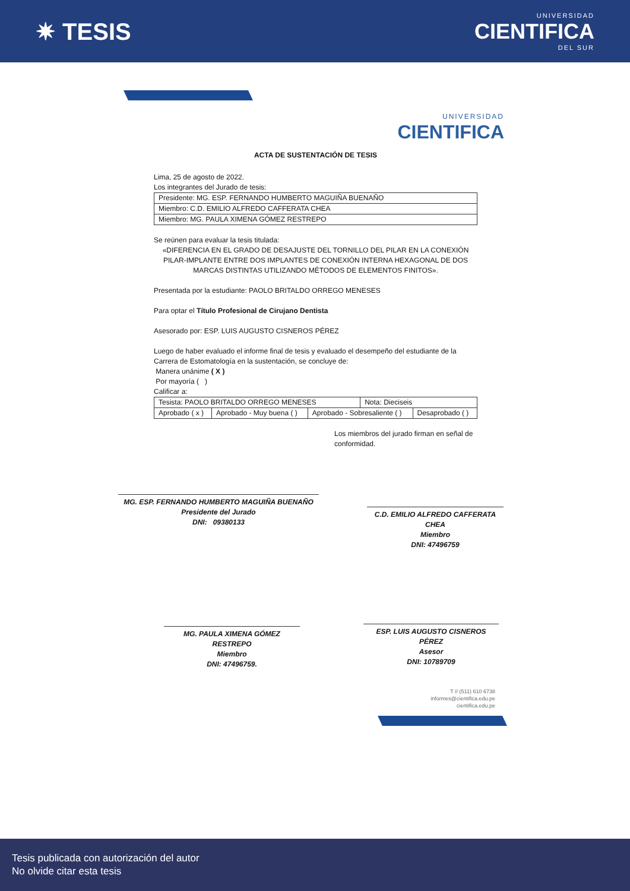✷ TESIS
UNIVERSIDAD
CIENTIFICA
DEL SUR
UNIVERSIDAD
CIENTIFICA
ACTA DE SUSTENTACIÓN DE TESIS
Lima, 25 de agosto de 2022.
Los integrantes del Jurado de tesis:
| Presidente: MG. ESP. FERNANDO HUMBERTO MAGUIÑA BUENAÑO |
| Miembro: C.D. EMILIO ALFREDO CAFFERATA CHEA |
| Miembro: MG. PAULA XIMENA GÓMEZ RESTREPO |
Se reúnen para evaluar la tesis titulada:
«DIFERENCIA EN EL GRADO DE DESAJUSTE DEL TORNILLO DEL PILAR EN LA CONEXIÓN PILAR-IMPLANTE ENTRE DOS IMPLANTES DE CONEXIÓN INTERNA HEXAGONAL DE DOS MARCAS DISTINTAS UTILIZANDO MÉTODOS DE ELEMENTOS FINITOS».
Presentada por la estudiante: PAOLO BRITALDO ORREGO MENESES
Para optar el Título Profesional de Cirujano Dentista
Asesorado por: ESP. LUIS AUGUSTO CISNEROS PÉREZ
Luego de haber evaluado el informe final de tesis y evaluado el desempeño del estudiante de la Carrera de Estomatología en la sustentación, se concluye de:
Manera unánime ( X )
Por mayoría ( )
Calificar a:
| Tesista: PAOLO BRITALDO ORREGO MENESES | | | Nota: Dieciseis | |
| Aprobado ( x ) | Aprobado - Muy buena ( ) | Aprobado - Sobresaliente ( ) | | Desaprobado ( ) |
Los miembros del jurado firman en señal de conformidad.
MG. ESP. FERNANDO HUMBERTO MAGUIÑA BUENAÑO
Presidente del Jurado
DNI: 09380133
C.D. EMILIO ALFREDO CAFFERATA CHEA
Miembro
DNI: 47496759
MG. PAULA XIMENA GÓMEZ RESTREPO
Miembro
DNI: 47496759.
ESP. LUIS AUGUSTO CISNEROS PÉREZ
Asesor
DNI: 10789709
T // (511) 610 6738
informes@cientifica.edu.pe
cientifica.edu.pe
Tesis publicada con autorización del autor
No olvide citar esta tesis